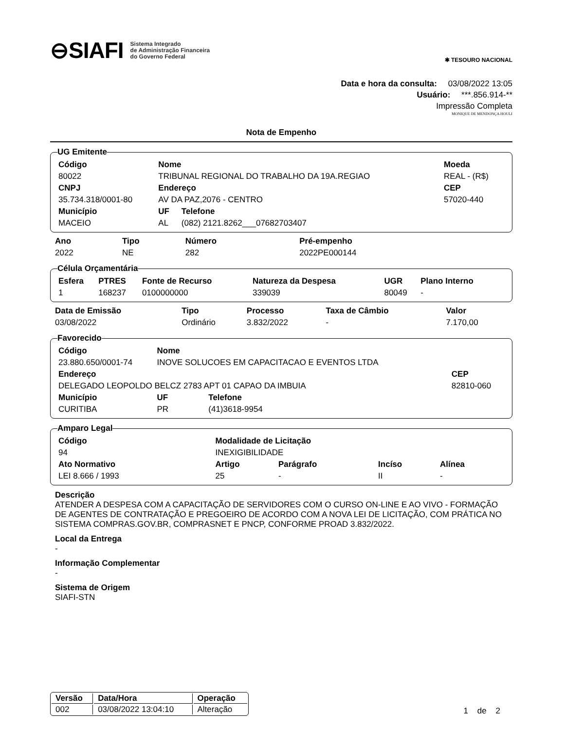⊖SIAFI Sistema Integrado
de Administração Financeira
do Governo Federal
✱ TESOURO NACIONAL
Data e hora da consulta: 03/08/2022 13:05
Usuário: ***.856.914-**
Impressão Completa
MONIQUE DE MENDONÇA HOULI
Nota de Empenho
UG Emitente
| Código | Nome | | Moeda |
| --- | --- | --- | --- |
| 80022 | TRIBUNAL REGIONAL DO TRABALHO DA 19A.REGIAO | | REAL - (R$) |
| CNPJ | Endereço | | CEP |
| 35.734.318/0001-80 | AV DA PAZ,2076 - CENTRO | | 57020-440 |
| Município | UF | Telefone | |
| MACEIO | AL | (082) 2121.8262___07682703407 | |
| Ano | Tipo | Número | Pré-empenho |
| --- | --- | --- | --- |
| 2022 | NE | 282 | 2022PE000144 |
Célula Orçamentária
| Esfera | PTRES | Fonte de Recurso | Natureza da Despesa | UGR | Plano Interno |
| --- | --- | --- | --- | --- | --- |
| 1 | 168237 | 0100000000 | 339039 | 80049 | - |
| Data de Emissão | Tipo | Processo | Taxa de Câmbio | Valor |
| --- | --- | --- | --- | --- |
| 03/08/2022 | Ordinário | 3.832/2022 | - | 7.170,00 |
Favorecido
| Código | Nome | | |
| --- | --- | --- | --- |
| 23.880.650/0001-74 | INOVE SOLUCOES EM CAPACITACAO E EVENTOS LTDA | | |
| Endereço | | | CEP |
| DELEGADO LEOPOLDO BELCZ 2783 APT 01 CAPAO DA IMBUIA | | | 82810-060 |
| Município | UF | Telefone | |
| CURITIBA | PR | (41)3618-9954 | |
Amparo Legal
| Código | Modalidade de Licitação | | | |
| --- | --- | --- | --- | --- |
| 94 | INEXIGIBILIDADE | | | |
| Ato Normativo | Artigo | Parágrafo | Incíso | Alínea |
| LEI 8.666 / 1993 | 25 | - | II | - |
Descrição
ATENDER A DESPESA COM A CAPACITAÇÃO DE SERVIDORES COM O CURSO ON-LINE E AO VIVO - FORMAÇÃO DE AGENTES DE CONTRATAÇÃO E PREGOEIRO DE ACORDO COM A NOVA LEI DE LICITAÇÃO, COM PRÁTICA NO SISTEMA COMPRAS.GOV.BR, COMPRASNET E PNCP, CONFORME PROAD 3.832/2022.
Local da Entrega
-
Informação Complementar
-
Sistema de Origem
SIAFI-STN
| Versão | Data/Hora | Operação |
| --- | --- | --- |
| 002 | 03/08/2022 13:04:10 | Alteração |
1 de 2